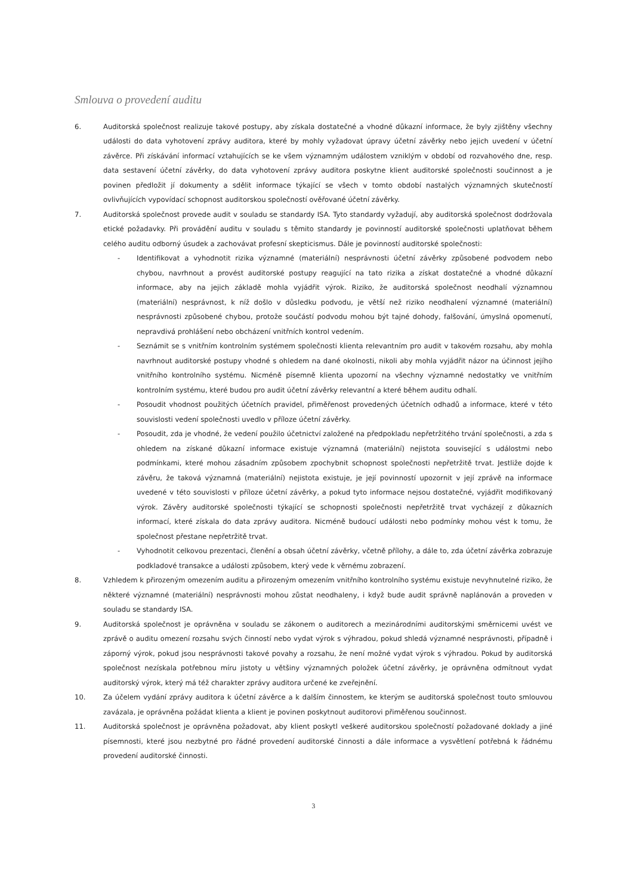Smlouva o provedení auditu
6. Auditorská společnost realizuje takové postupy, aby získala dostatečné a vhodné důkazní informace, že byly zjištěny všechny události do data vyhotovení zprávy auditora, které by mohly vyžadovat úpravy účetní závěrky nebo jejich uvedení v účetní závěrce. Při získávání informací vztahujících se ke všem významným událostem vzniklým v období od rozvahového dne, resp. data sestavení účetní závěrky, do data vyhotovení zprávy auditora poskytne klient auditorské společnosti součinnost a je povinen předložit jí dokumenty a sdělit informace týkající se všech v tomto období nastalých významných skutečností ovlivňujících vypovídací schopnost auditorskou společností ověřované účetní závěrky.
7. Auditorská společnost provede audit v souladu se standardy ISA. Tyto standardy vyžadují, aby auditorská společnost dodržovala etické požadavky. Při provádění auditu v souladu s těmito standardy je povinností auditorské společnosti uplatňovat během celého auditu odborný úsudek a zachovávat profesní skepticismus. Dále je povinností auditorské společnosti:
- Identifikovat a vyhodnotit rizika významné (materiální) nesprávnosti účetní závěrky způsobené podvodem nebo chybou, navrhnout a provést auditorské postupy reagující na tato rizika a získat dostatečné a vhodné důkazní informace, aby na jejich základě mohla vyjádřit výrok. Riziko, že auditorská společnost neodhalí významnou (materiální) nesprávnost, k níž došlo v důsledku podvodu, je větší než riziko neodhalení významné (materiální) nesprávnosti způsobené chybou, protože součástí podvodu mohou být tajné dohody, falšování, úmyslná opomenutí, nepravdivá prohlášení nebo obcházení vnitřních kontrol vedením.
- Seznámit se s vnitřním kontrolním systémem společnosti klienta relevantním pro audit v takovém rozsahu, aby mohla navrhnout auditorské postupy vhodné s ohledem na dané okolnosti, nikoli aby mohla vyjádřit názor na účinnost jejího vnitřního kontrolního systému. Nicméně písemně klienta upozorní na všechny významné nedostatky ve vnitřním kontrolním systému, které budou pro audit účetní závěrky relevantní a které během auditu odhalí.
- Posoudit vhodnost použitých účetních pravidel, přiměřenost provedených účetních odhadů a informace, které v této souvislosti vedení společnosti uvedlo v příloze účetní závěrky.
- Posoudit, zda je vhodné, že vedení použilo účetnictví založené na předpokladu nepřetržitého trvání společnosti, a zda s ohledem na získané důkazní informace existuje významná (materiální) nejistota související s událostmi nebo podmínkami, které mohou zásadním způsobem zpochybnit schopnost společnosti nepřetržitě trvat. Jestliže dojde k závěru, že taková významná (materiální) nejistota existuje, je její povinností upozornit v její zprávě na informace uvedené v této souvislosti v příloze účetní závěrky, a pokud tyto informace nejsou dostatečné, vyjádřit modifikovaný výrok. Závěry auditorské společnosti týkající se schopnosti společnosti nepřetržitě trvat vycházejí z důkazních informací, které získala do data zprávy auditora. Nicméně budoucí události nebo podmínky mohou vést k tomu, že společnost přestane nepřetržitě trvat.
- Vyhodnotit celkovou prezentaci, členění a obsah účetní závěrky, včetně přílohy, a dále to, zda účetní závěrka zobrazuje podkladové transakce a události způsobem, který vede k věrnému zobrazení.
8. Vzhledem k přirozeným omezením auditu a přirozeným omezením vnitřního kontrolního systému existuje nevyhnutelné riziko, že některé významné (materiální) nesprávnosti mohou zůstat neodhaleny, i když bude audit správně naplánován a proveden v souladu se standardy ISA.
9. Auditorská společnost je oprávněna v souladu se zákonem o auditorech a mezinárodními auditorskými směrnicemi uvést ve zprávě o auditu omezení rozsahu svých činností nebo vydat výrok s výhradou, pokud shledá významné nesprávnosti, případně i záporný výrok, pokud jsou nesprávnosti takové povahy a rozsahu, že není možné vydat výrok s výhradou. Pokud by auditorská společnost nezískala potřebnou míru jistoty u většiny významných položek účetní závěrky, je oprávněna odmítnout vydat auditorský výrok, který má též charakter zprávy auditora určené ke zveřejnění.
10. Za účelem vydání zprávy auditora k účetní závěrce a k dalším činnostem, ke kterým se auditorská společnost touto smlouvou zavázala, je oprávněna požádat klienta a klient je povinen poskytnout auditorovi přiměřenou součinnost.
11. Auditorská společnost je oprávněna požadovat, aby klient poskytl veškeré auditorskou společností požadované doklady a jiné písemnosti, které jsou nezbytné pro řádné provedení auditorské činnosti a dále informace a vysvětlení potřebná k řádnému provedení auditorské činnosti.
3